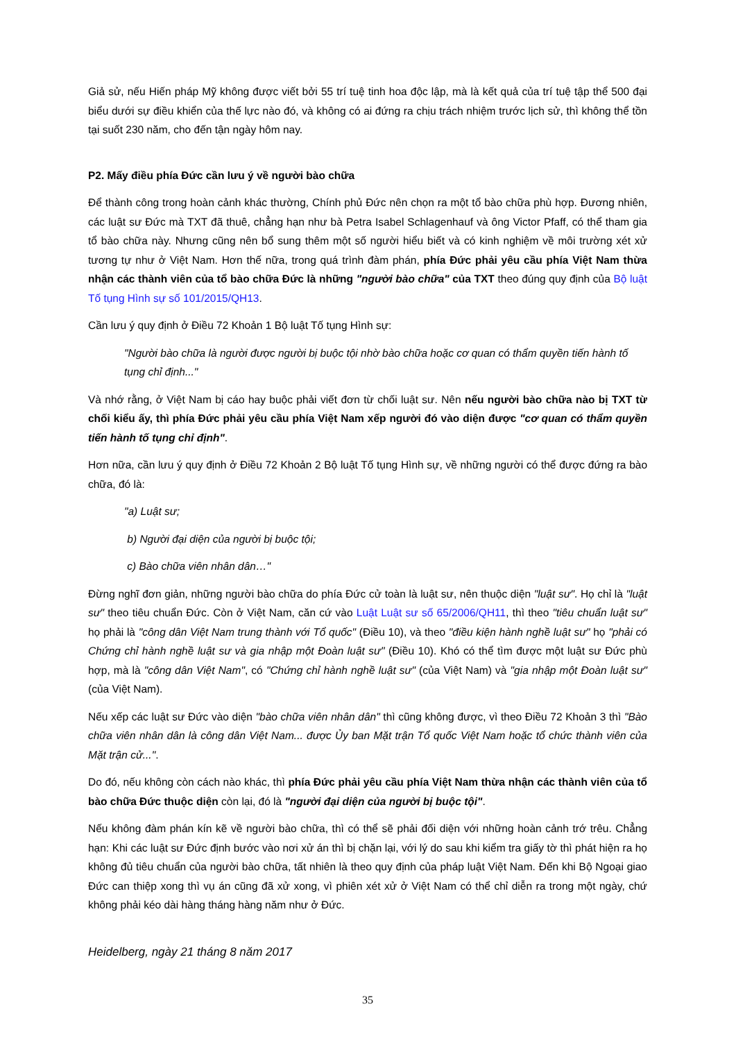Giả sử, nếu Hiến pháp Mỹ không được viết bởi 55 trí tuệ tinh hoa độc lập, mà là kết quả của trí tuệ tập thể 500 đại biểu dưới sự điều khiển của thế lực nào đó, và không có ai đứng ra chịu trách nhiệm trước lịch sử, thì không thể tồn tại suốt 230 năm, cho đến tận ngày hôm nay.
P2. Mấy điều phía Đức cần lưu ý về người bào chữa
Để thành công trong hoàn cảnh khác thường, Chính phủ Đức nên chọn ra một tổ bào chữa phù hợp. Đương nhiên, các luật sư Đức mà TXT đã thuê, chẳng hạn như bà Petra Isabel Schlagenhauf và ông Victor Pfaff, có thể tham gia tổ bào chữa này. Nhưng cũng nên bổ sung thêm một số người hiểu biết và có kinh nghiệm về môi trường xét xử tương tự như ở Việt Nam. Hơn thế nữa, trong quá trình đàm phán, phía Đức phải yêu cầu phía Việt Nam thừa nhận các thành viên của tổ bào chữa Đức là những "người bào chữa" của TXT theo đúng quy định của Bộ luật Tố tụng Hình sự số 101/2015/QH13.
Cần lưu ý quy định ở Điều 72 Khoản 1 Bộ luật Tố tụng Hình sự:
"Người bào chữa là người được người bị buộc tội nhờ bào chữa hoặc cơ quan có thẩm quyền tiến hành tố tụng chỉ định..."
Và nhớ rằng, ở Việt Nam bị cáo hay buộc phải viết đơn từ chối luật sư. Nên nếu người bào chữa nào bị TXT từ chối kiểu ấy, thì phía Đức phải yêu cầu phía Việt Nam xếp người đó vào diện được "cơ quan có thẩm quyền tiến hành tố tụng chỉ định".
Hơn nữa, cần lưu ý quy định ở Điều 72 Khoản 2 Bộ luật Tố tụng Hình sự, về những người có thể được đứng ra bào chữa, đó là:
"a) Luật sư;
b) Người đại diện của người bị buộc tội;
c) Bào chữa viên nhân dân…"
Đừng nghĩ đơn giản, những người bào chữa do phía Đức cử toàn là luật sư, nên thuộc diện "luật sư". Họ chỉ là "luật sư" theo tiêu chuẩn Đức. Còn ở Việt Nam, căn cứ vào Luật Luật sư số 65/2006/QH11, thì theo "tiêu chuẩn luật sư" họ phải là "công dân Việt Nam trung thành với Tổ quốc" (Điều 10), và theo "điều kiện hành nghề luật sư" họ "phải có Chứng chỉ hành nghề luật sư và gia nhập một Đoàn luật sư" (Điều 10). Khó có thể tìm được một luật sư Đức phù hợp, mà là "công dân Việt Nam", có "Chứng chỉ hành nghề luật sư" (của Việt Nam) và "gia nhập một Đoàn luật sư" (của Việt Nam).
Nếu xếp các luật sư Đức vào diện "bào chữa viên nhân dân" thì cũng không được, vì theo Điều 72 Khoản 3 thì "Bào chữa viên nhân dân là công dân Việt Nam... được Ủy ban Mặt trận Tổ quốc Việt Nam hoặc tổ chức thành viên của Mặt trận cử...".
Do đó, nếu không còn cách nào khác, thì phía Đức phải yêu cầu phía Việt Nam thừa nhận các thành viên của tổ bào chữa Đức thuộc diện còn lại, đó là "người đại diện của người bị buộc tội".
Nếu không đàm phán kín kẽ về người bào chữa, thì có thể sẽ phải đối diện với những hoàn cảnh trớ trêu. Chẳng hạn: Khi các luật sư Đức định bước vào nơi xử án thì bị chặn lại, với lý do sau khi kiểm tra giấy tờ thì phát hiện ra họ không đủ tiêu chuẩn của người bào chữa, tất nhiên là theo quy định của pháp luật Việt Nam. Đến khi Bộ Ngoại giao Đức can thiệp xong thì vụ án cũng đã xử xong, vì phiên xét xử ở Việt Nam có thể chỉ diễn ra trong một ngày, chứ không phải kéo dài hàng tháng hàng năm như ở Đức.
Heidelberg, ngày 21 tháng 8 năm 2017
35